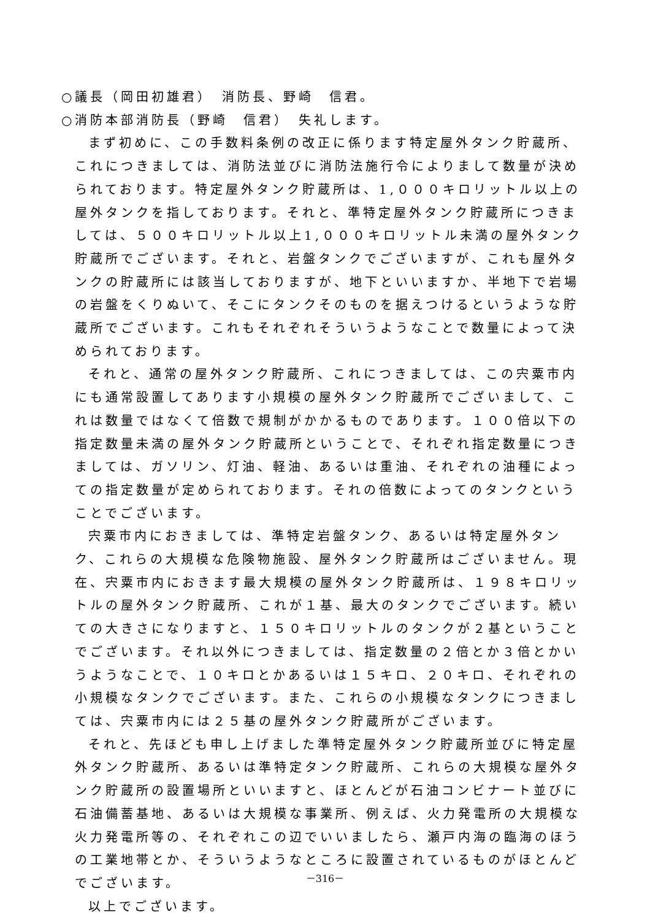○議長（岡田初雄君）　消防長、野崎　信君。
○消防本部消防長（野崎　信君）　失礼します。
まず初めに、この手数料条例の改正に係ります特定屋外タンク貯蔵所、これにつきましては、消防法並びに消防法施行令によりまして数量が決められております。特定屋外タンク貯蔵所は、1,０００キロリットル以上の屋外タンクを指しております。それと、準特定屋外タンク貯蔵所につきましては、５００キロリットル以上1,０００キロリットル未満の屋外タンク貯蔵所でございます。それと、岩盤タンクでございますが、これも屋外タンクの貯蔵所には該当しておりますが、地下といいますか、半地下で岩場の岩盤をくりぬいて、そこにタンクそのものを据えつけるというような貯蔵所でございます。これもそれぞれそういうようなことで数量によって決められております。
それと、通常の屋外タンク貯蔵所、これにつきましては、この宍粟市内にも通常設置してあります小規模の屋外タンク貯蔵所でございまして、これは数量ではなくて倍数で規制がかかるものであります。１００倍以下の指定数量未満の屋外タンク貯蔵所ということで、それぞれ指定数量につきましては、ガソリン、灯油、軽油、あるいは重油、それぞれの油種によっての指定数量が定められております。それの倍数によってのタンクということでございます。
宍粟市内におきましては、準特定岩盤タンク、あるいは特定屋外タンク、これらの大規模な危険物施設、屋外タンク貯蔵所はございません。現在、宍粟市内におきます最大規模の屋外タンク貯蔵所は、１９８キロリットルの屋外タンク貯蔵所、これが１基、最大のタンクでございます。続いての大きさになりますと、１５０キロリットルのタンクが２基ということでございます。それ以外につきましては、指定数量の２倍とか３倍とかいうようなことで、１０キロとかあるいは１５キロ、２０キロ、それぞれの小規模なタンクでございます。また、これらの小規模なタンクにつきましては、宍粟市内には２５基の屋外タンク貯蔵所がございます。
それと、先ほども申し上げました準特定屋外タンク貯蔵所並びに特定屋外タンク貯蔵所、あるいは準特定タンク貯蔵所、これらの大規模な屋外タンク貯蔵所の設置場所といいますと、ほとんどが石油コンビナート並びに石油備蓄基地、あるいは大規模な事業所、例えば、火力発電所の大規模な火力発電所等の、それぞれこの辺でいいましたら、瀬戸内海の臨海のほうの工業地帯とか、そういうようなところに設置されているものがほとんどでございます。
以上でございます。
－316－